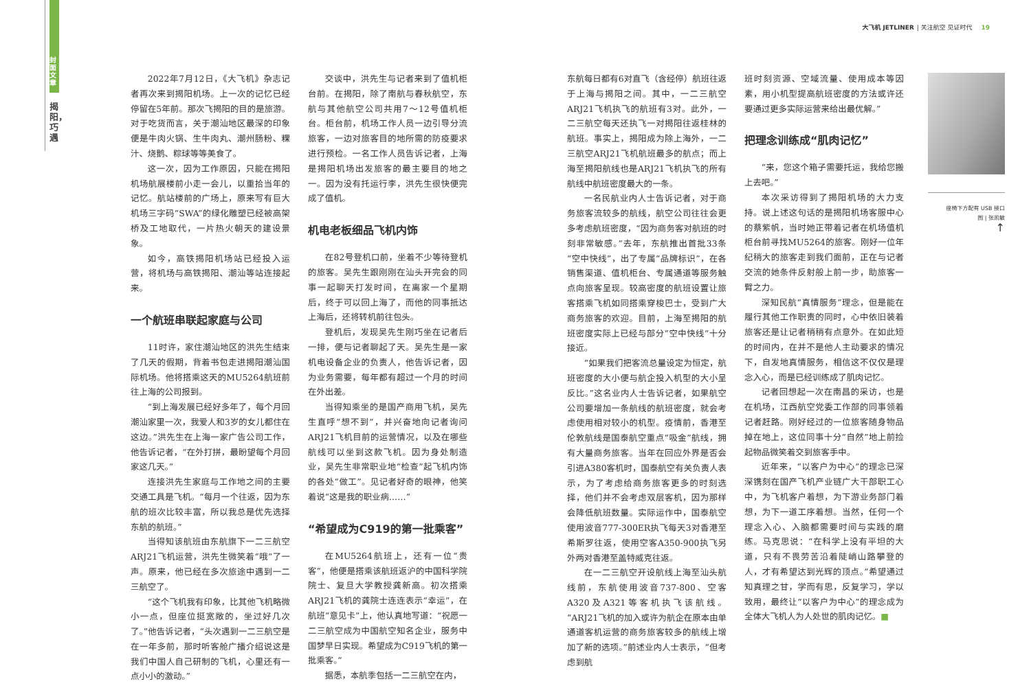封面文章
揭阳，巧遇
大飞机 JETLINER | 关注航空 见证时代 19
2022年7月12日，《大飞机》杂志记者再次来到揭阳机场。上一次的记忆已经停留在5年前。那次飞揭阳的目的是旅游。对于吃货而言，关于潮汕地区最深的印象便是牛肉火锅、生牛肉丸、潮州肠粉、粿汁、烧鹅、粽球等等美食了。
这一次，因为工作原因，只能在揭阳机场航展楼前小走一会儿，以重拾当年的记忆。航站楼前的广场上，原来写有巨大机场三字码“SWA”的绿化雕塑已经被高架桥及工地取代，一片热火朝天的建设景象。
如今，高铁揭阳机场站已经投入运营，将机场与高铁揭阳、潮汕等站连接起来。
一个航班串联起家庭与公司
11时许，家住潮汕地区的洪先生结束了几天的假期，背着书包走进揭阳潮汕国际机场。他将搭乘这天的MU5264航班前往上海的公司报到。
“到上海发展已经好多年了，每个月回潮汕家里一次，我爱人和3岁的女儿都住在这边。”洪先生在上海一家广告公司工作，他告诉记者，“在外打拼，最盼望每个月回家这几天。”
连接洪先生家庭与工作地之间的主要交通工具是飞机。“每月一个往返，因为东航的班次比较丰富，所以我总是优先选择东航的航班。”
当得知该航班由东航旗下一二三航空ARJ21飞机运营，洪先生微笑着“哦”了一声。原来，他已经在多次旅途中遇到一二三航空了。
“这个飞机我有印象，比其他飞机略微小一点，但座位挺宽敞的，坐过好几次了。”他告诉记者，“头次遇到一二三航空是在一年多前，那时听客舱广播介绍说这是我们中国人自己研制的飞机，心里还有一点小小的激动。”
交谈中，洪先生与记者来到了值机柜台前。在揭阳，除了南航与春秋航空，东航与其他航空公司共用7～12号值机柜台。柜台前，机场工作人员一边引导分流旅客，一边对旅客目的地所需的防疫要求进行预检。一名工作人员告诉记者，上海是揭阳机场出发旅客的最主要目的地之一。因为没有托运行李，洪先生很快便完成了值机。
机电老板细品飞机内饰
在82号登机口前，坐着不少等待登机的旅客。吴先生跟刚刚在汕头开完会的同事一起聊天打发时间，在离家一个星期后，终于可以回上海了，而他的同事抵达上海后，还将转机前往包头。
登机后，发现吴先生刚巧坐在记者后一排，便与记者聊起了天。吴先生是一家机电设备企业的负责人，他告诉记者，因为业务需要，每年都有超过一个月的时间在外出差。
当得知乘坐的是国产商用飞机，吴先生直呼“想不到”，并兴奋地向记者询问ARJ21飞机目前的运营情况，以及在哪些航线可以坐到这款飞机。因为身处制造业，吴先生非常职业地“检查”起飞机内饰的各处“做工”。见记者好奇的眼神，他笑着说“这是我的职业病……”
“希望成为C919的第一批乘客”
在MU5264航班上，还有一位“贵客”，他便是搭乘该航班返沪的中国科学院院士、复旦大学教授龚新高。初次搭乘ARJ21飞机的龚院士连连表示“幸运”，在航班“意见卡”上，他认真地写道：“祝愿一二三航空成为中国航空知名企业，服务中国梦早日实现。希望成为C919飞机的第一批乘客。”
据悉，本航季包括一二三航空在内，
东航每日都有6对直飞（含经停）航班往返于上海与揭阳之间。其中，一二三航空ARJ21飞机执飞的航班有3对。此外，一二三航空每天还执飞一对揭阳往返桂林的航班。事实上，揭阳成为除上海外，一二三航空ARJ21飞机航班最多的航点；而上海至揭阳航线也是ARJ21飞机执飞的所有航线中航班密度最大的一条。
一名民航业内人士告诉记者，对于商务旅客流较多的航线，航空公司往往会更多考虑航班密度，“因为商务客对航班的时刻非常敏感。”去年，东航推出首批33条“空中快线”，出了专属“品牌标识”，在各销售渠道、值机柜台、专属通道等服务触点向旅客呈现。较高密度的航班设置让旅客搭乘飞机如同搭乘穿梭巴士，受到广大商务旅客的欢迎。目前，上海至揭阳的航班密度实际上已经与部分“空中快线”十分接近。
“如果我们把客流总量设定为恒定，航班密度的大小便与航企投入机型的大小呈反比。”这名业内人士告诉记者，如果航空公司要增加一条航线的航班密度，就会考虑使用相对较小的机型。疫情前，香港至伦敦航线是国泰航空重点“吸金”航线，拥有大量商务旅客。当年在回应外界是否会引进A380客机时，国泰航空有关负责人表示，为了考虑给商务旅客更多的时刻选择，他们并不会考虑双层客机，因为那样会降低航班数量。实际运作中，国泰航空使用波音777-300ER执飞每天3对香港至希斯罗往返，使用空客A350-900执飞另外两对香港至盖特威克往返。
在一二三航空开设航线上海至汕头航线前，东航使用波音737-800、空客A320及A321等客机执飞该航线。“ARJ21飞机的加入或许为航企在原本由单通道客机运营的商务旅客较多的航线上增加了新的选项。”前述业内人士表示，“但考虑到航
班时刻资源、空域流量、使用成本等因素，用小机型提高航班密度的方法或许还要通过更多实际运营来给出最优解。”
把理念训练成“肌肉记忆”
“来，您这个箱子需要托运，我给您搬上去吧。”
本次采访得到了揭阳机场的大力支持。说上述这句话的是揭阳机场客服中心的蔡紫帆，当时她正带着记者在机场值机柜台前寻找MU5264的旅客。刚好一位年纪稍大的旅客走到我们面前，正在与记者交流的她条件反射般上前一步，助旅客一臂之力。
深知民航“真情服务”理念，但是能在履行其他工作职责的同时，心中依旧装着旅客还是让记者稍稍有点意外。在如此短的时间内，在并不是他人主动要求的情况下，自发地真情服务，相信这不仅仅是理念入心，而是已经训练成了肌肉记忆。
记者回想起一次在南昌的采访，也是在机场，江西航空党委工作部的同事领着记者赶路。刚好经过的一位旅客随身物品掉在地上，这位同事十分“自然”地上前捡起物品微笑着交到旅客手中。
近年来，“以客户为中心”的理念已深深镌刻在国产飞机产业链广大干部职工心中，为飞机客户着想，为下游业务部门着想，为下一道工序着想。当然，任何一个理念入心、入脑都需要时间与实践的磨练。马克思说：“在科学上没有平坦的大道，只有不畏劳苦沿着陡峭山路攀登的人，才有希望达到光辉的顶点。”希望通过知真理之甘，学而有思，反复学习，学以致用，最终让“以客户为中心”的理念成为全体大飞机人为人处世的肌肉记忆。■
座椅下方配有 USB 接口
图 | 张凯敏
↑